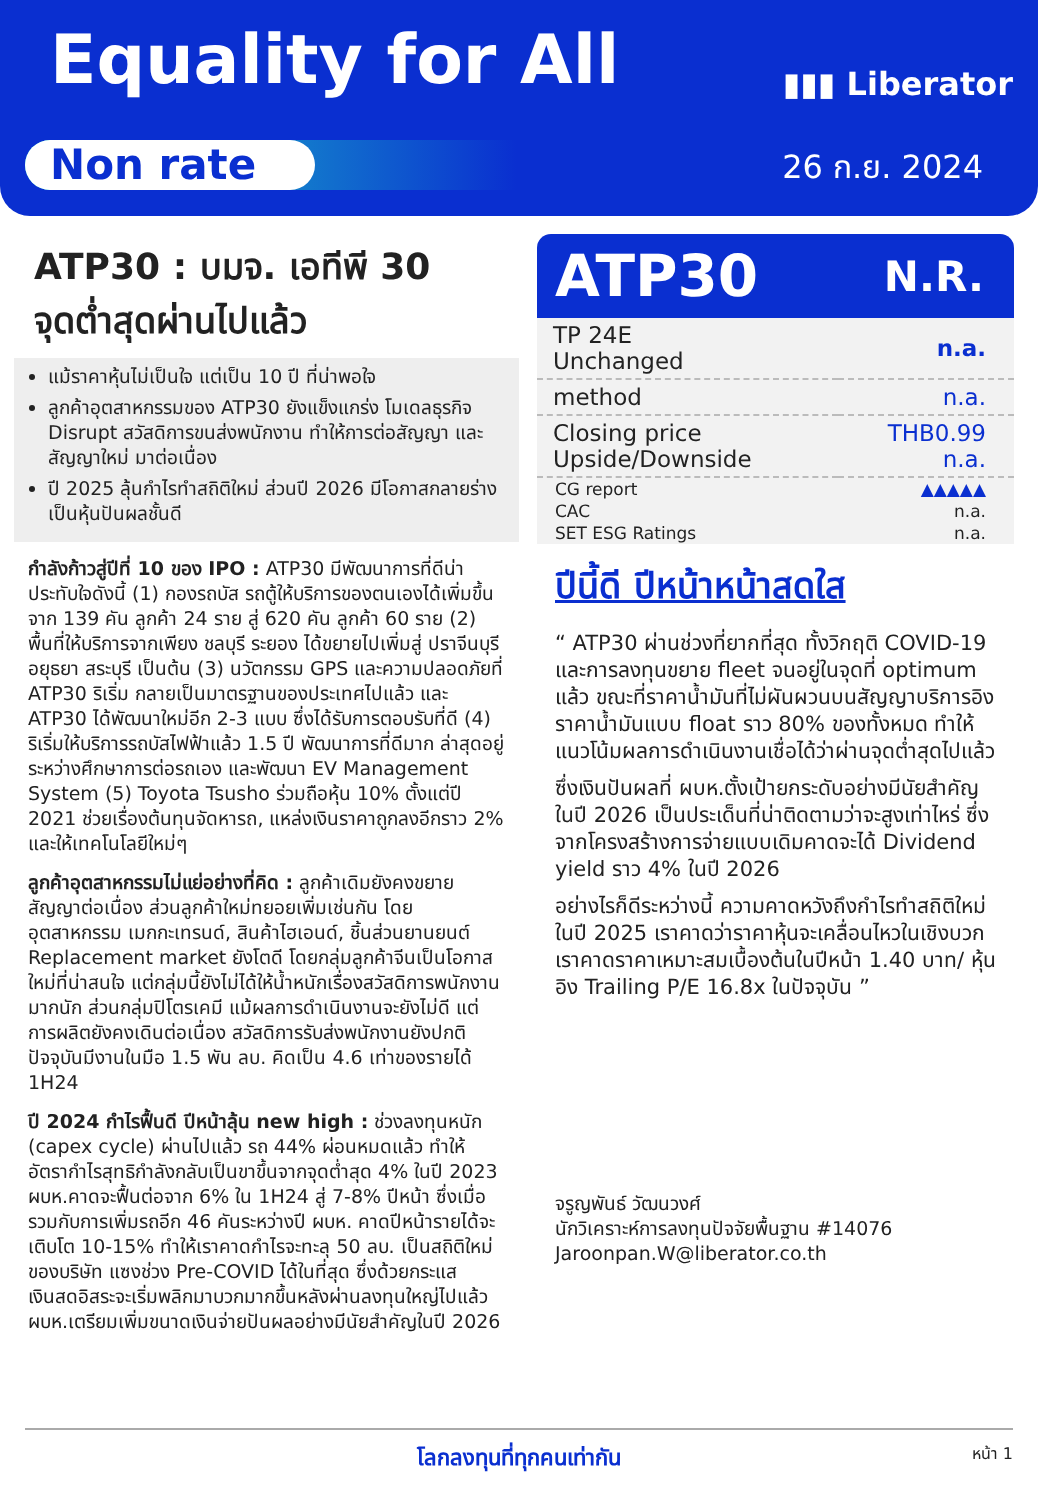Equality for All ▮▮▮ Liberator
Non rate 26 ก.ย. 2024
ATP30 : บมจ. เอทีพี 30
จุดต่ำสุดผ่านไปแล้ว
แม้ราคาหุ้นไม่เป็นใจ แต่เป็น 10 ปี ที่น่าพอใจ
ลูกค้าอุตสาหกรรมของ ATP30 ยังแข็งแกร่ง โมเดลธุรกิจ Disrupt สวัสดิการขนส่งพนักงาน ทำให้การต่อสัญญา และสัญญาใหม่ มาต่อเนื่อง
ปี 2025 ลุ้นกำไรทำสถิติใหม่ ส่วนปี 2026 มีโอกาสกลายร่างเป็นหุ้นปันผลชั้นดี
กำลังก้าวสู่ปีที่ 10 ของ IPO : ATP30 มีพัฒนาการที่ดีน่าประทับใจดังนี้ (1) กองรถบัส รถตู้ให้บริการของตนเองได้เพิ่มขึ้นจาก 139 คัน ลูกค้า 24 ราย สู่ 620 คัน ลูกค้า 60 ราย (2) พื้นที่ให้บริการจากเพียง ชลบุรี ระยอง ได้ขยายไปเพิ่มสู่ ปราจีนบุรี อยุธยา สระบุรี เป็นต้น (3) นวัตกรรม GPS และความปลอดภัยที่ ATP30 ริเริ่ม กลายเป็นมาตรฐานของประเทศไปแล้ว และ ATP30 ได้พัฒนาใหม่อีก 2-3 แบบ ซึ่งได้รับการตอบรับที่ดี (4) ริเริ่มให้บริการรถบัสไฟฟ้าแล้ว 1.5 ปี พัฒนาการที่ดีมาก ล่าสุดอยู่ระหว่างศึกษาการต่อรถเอง และพัฒนา EV Management System (5) Toyota Tsusho ร่วมถือหุ้น 10% ตั้งแต่ปี 2021 ช่วยเรื่องต้นทุนจัดหารถ, แหล่งเงินราคาถูกลงอีกราว 2% และให้เทคโนโลยีใหม่ๆ
ลูกค้าอุตสาหกรรมไม่แย่อย่างที่คิด : ลูกค้าเดิมยังคงขยายสัญญาต่อเนื่อง ส่วนลูกค้าใหม่ทยอยเพิ่มเช่นกัน โดยอุตสาหกรรม เมกกะเทรนด์, สินค้าไฮเอนด์, ชิ้นส่วนยานยนต์ Replacement market ยังโตดี โดยกลุ่มลูกค้าจีนเป็นโอกาสใหม่ที่น่าสนใจ แต่กลุ่มนี้ยังไม่ได้ให้น้ำหนักเรื่องสวัสดิการพนักงานมากนัก ส่วนกลุ่มปิโตรเคมี แม้ผลการดำเนินงานจะยังไม่ดี แต่การผลิตยังคงเดินต่อเนื่อง สวัสดิการรับส่งพนักงานยังปกติ ปัจจุบันมีงานในมือ 1.5 พัน ลบ. คิดเป็น 4.6 เท่าของรายได้ 1H24
ปี 2024 กำไรฟื้นดี ปีหน้าลุ้น new high : ช่วงลงทุนหนัก (capex cycle) ผ่านไปแล้ว รถ 44% ผ่อนหมดแล้ว ทำให้อัตรากำไรสุทธิกำลังกลับเป็นขาขึ้นจากจุดต่ำสุด 4% ในปี 2023 ผบห.คาดจะฟื้นต่อจาก 6% ใน 1H24 สู่ 7-8% ปีหน้า ซึ่งเมื่อรวมกับการเพิ่มรถอีก 46 คันระหว่างปี ผบห. คาดปีหน้ารายได้จะเติบโต 10-15% ทำให้เราคาดกำไรจะทะลุ 50 ลบ. เป็นสถิติใหม่ของบริษัท แซงช่วง Pre-COVID ได้ในที่สุด ซึ่งด้วยกระแสเงินสดอิสระจะเริ่มพลิกมาบวกมากขึ้นหลังผ่านลงทุนใหญ่ไปแล้ว ผบห.เตรียมเพิ่มขนาดเงินจ่ายปันผลอย่างมีนัยสำคัญในปี 2026
ATP30 N.R.
| TP 24E Unchanged | n.a. |
| method | n.a. |
| Closing price Upside/Downside | THB0.99 n.a. |
| CG report | ▲▲▲▲▲ |
| CAC | n.a. |
| SET ESG Ratings | n.a. |
ปีนี้ดี ปีหน้าหน้าสดใส
“ ATP30 ผ่านช่วงที่ยากที่สุด ทั้งวิกฤติ COVID-19 และการลงทุนขยาย fleet จนอยู่ในจุดที่ optimum แล้ว ขณะที่ราคาน้ำมันที่ไม่ผันผวนบนสัญญาบริการอิงราคาน้ำมันแบบ float ราว 80% ของทั้งหมด ทำให้แนวโน้มผลการดำเนินงานเชื่อได้ว่าผ่านจุดต่ำสุดไปแล้ว
ซึ่งเงินปันผลที่ ผบห.ตั้งเป้ายกระดับอย่างมีนัยสำคัญในปี 2026 เป็นประเด็นที่น่าติดตามว่าจะสูงเท่าไหร่ ซึ่งจากโครงสร้างการจ่ายแบบเดิมคาดจะได้ Dividend yield ราว 4% ในปี 2026
อย่างไรก็ดีระหว่างนี้ ความคาดหวังถึงกำไรทำสถิติใหม่ในปี 2025 เราคาดว่าราคาหุ้นจะเคลื่อนไหวในเชิงบวก เราคาดราคาเหมาะสมเบื้องต้นในปีหน้า 1.40 บาท/ หุ้น อิง Trailing P/E 16.8x ในปัจจุบัน ”
จรูญพันธ์ วัฒนวงศ์
นักวิเคราะห์การลงทุนปัจจัยพื้นฐาน #14076
Jaroonpan.W@liberator.co.th
โลกลงทุนที่ทุกคนเท่ากัน หน้า 1